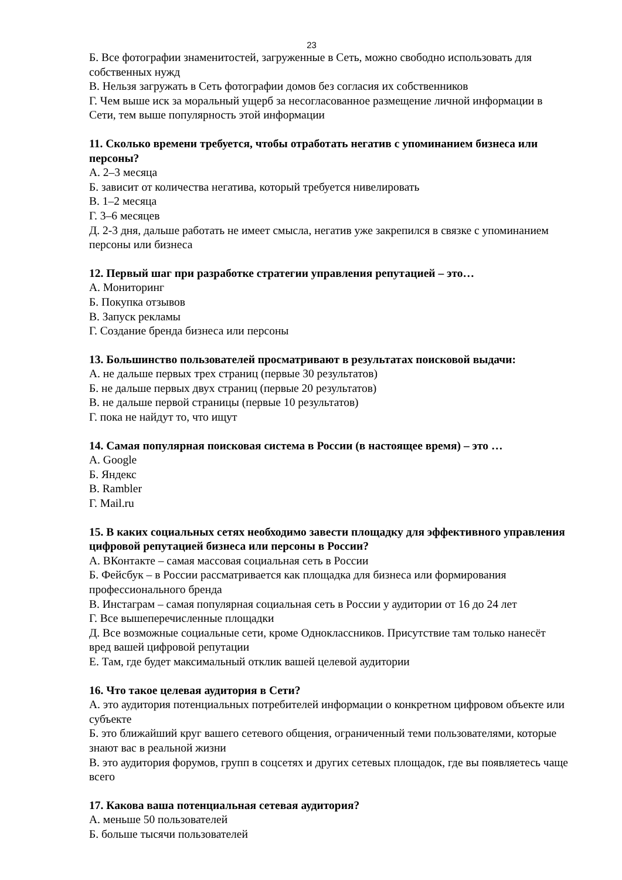23
Б. Все фотографии знаменитостей, загруженные в Сеть, можно свободно использовать для собственных нужд
В. Нельзя загружать в Сеть фотографии домов без согласия их собственников
Г. Чем выше иск за моральный ущерб за несогласованное размещение личной информации в Сети, тем выше популярность этой информации
11. Сколько времени требуется, чтобы отработать негатив с упоминанием бизнеса или персоны?
А. 2–3 месяца
Б. зависит от количества негатива, который требуется нивелировать
В. 1–2 месяца
Г. 3–6 месяцев
Д. 2-3 дня, дальше работать не имеет смысла, негатив уже закрепился в связке с упоминанием персоны или бизнеса
12. Первый шаг при разработке стратегии управления репутацией – это…
А. Мониторинг
Б. Покупка отзывов
В. Запуск рекламы
Г. Создание бренда бизнеса или персоны
13. Большинство пользователей просматривают в результатах поисковой выдачи:
А. не дальше первых трех страниц (первые 30 результатов)
Б. не дальше первых двух страниц (первые 20 результатов)
В. не дальше первой страницы (первые 10 результатов)
Г. пока не найдут то, что ищут
14. Самая популярная поисковая система в России (в настоящее время) – это …
А. Google
Б. Яндекс
В. Rambler
Г. Mail.ru
15. В каких социальных сетях необходимо завести площадку для эффективного управления цифровой репутацией бизнеса или персоны в России?
А. ВКонтакте – самая массовая социальная сеть в России
Б. Фейсбук – в России рассматривается как площадка для бизнеса или формирования профессионального бренда
В. Инстаграм – самая популярная социальная сеть в России у аудитории от 16 до 24 лет
Г. Все вышеперечисленные площадки
Д. Все возможные социальные сети, кроме Одноклассников. Присутствие там только нанесёт вред вашей цифровой репутации
Е. Там, где будет максимальный отклик вашей целевой аудитории
16. Что такое целевая аудитория в Сети?
А. это аудитория потенциальных потребителей информации о конкретном цифровом объекте или субъекте
Б. это ближайший круг вашего сетевого общения, ограниченный теми пользователями, которые знают вас в реальной жизни
В. это аудитория форумов, групп в соцсетях и других сетевых площадок, где вы появляетесь чаще всего
17. Какова ваша потенциальная сетевая аудитория?
А. меньше 50 пользователей
Б. больше тысячи пользователей